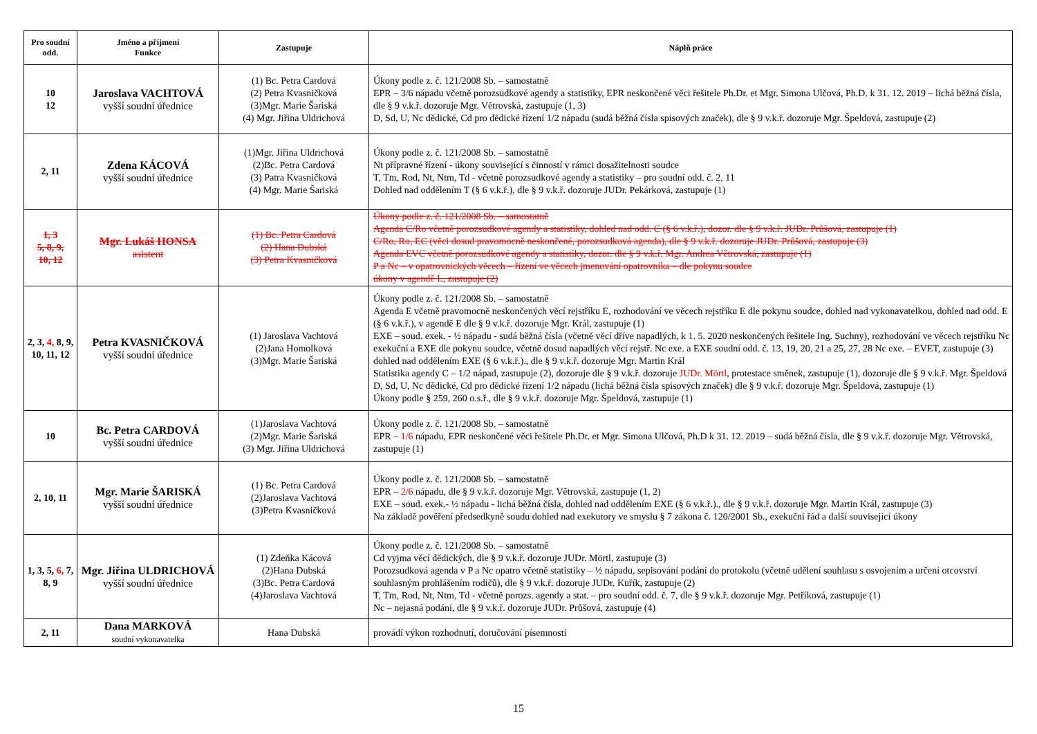| Pro soudní odd. | Jméno a příjmení Funkce | Zastupuje | Náplň práce |
| --- | --- | --- | --- |
| 10 12 | Jaroslava VACHTOVÁ vyšší soudní úřednice | (1) Bc. Petra Cardová (2) Petra Kvasničková (3)Mgr. Marie Šariská (4) Mgr. Jiřina Uldrichová | Úkony podle z. č. 121/2008 Sb. – samostatně EPR – 3/6 nápadu včetně porozsudkové agendy a statistiky, EPR neskončené věci řešitele Ph.Dr. et Mgr. Simona Ulčová, Ph.D. k 31. 12. 2019 – lichá běžná čísla, dle § 9 v.k.ř. dozoruje Mgr. Větrovská, zastupuje (1, 3) D, Sd, U, Nc dědické, Cd pro dědické řízení 1/2 nápadu (sudá běžná čísla spisových značek), dle § 9 v.k.ř. dozoruje Mgr. Špeldová, zastupuje (2) |
| 2, 11 | Zdena KÁCOVÁ vyšší soudní úřednice | (1)Mgr. Jiřina Uldrichová (2)Bc. Petra Cardová (3) Patra Kvasničková (4) Mgr. Marie Šariská | Úkony podle z. č. 121/2008 Sb. – samostatně Nt přípravné řízení - úkony související s činností v rámci dosažitelnosti soudce T, Tm, Rod, Nt, Ntm, Td - včetně porozsudkové agendy a statistiky – pro soudní odd. č. 2, 11 Dohled nad oddělením T (§ 6 v.k.ř.), dle § 9 v.k.ř. dozoruje JUDr. Pekárková, zastupuje (1) |
| 1, 3 5, 8, 9, 10, 12 | Mgr. Lukáš HONSA asistent | (1) Bc. Petra Cardová (2) Hana Dubská (3) Petra Kvasničková | Úkony podle z. č. 121/2008 Sb. – samostatně Agenda C/Ro včetně porozsudkové agendy a statistiky, dohled nad odd. C (§ 6 v.k.ř.), dozor. dle § 9 v.k.ř. JUDr. Průšová, zastupuje (1) C/Ro, Ro, EC (věci dosud pravomocně neskončené, porozsudková agenda), dle § 9 v.k.ř. dozoruje JUDr. Průšová, zastupuje (3) Agenda EVC včetně porozsudkové agendy a statistiky, dozor. dle § 9 v.k.ř. Mgr. Andrea Větrovská, zastupuje (1) P a Nc – v opatrovnických věcech – řízení ve věcech jmenování opatrovníka – dle pokynu soudce úkony v agendě L, zastupuje (2) |
| 2, 3, 4, 8, 9, 10, 11, 12 | Petra KVASNIČKOVÁ vyšší soudní úřednice | (1) Jaroslava Vachtová (2)Jana Homolková (3)Mgr. Marie Šariská | Úkony podle z. č. 121/2008 Sb. – samostatně Agenda E včetně pravomocně neskončených věcí rejstříku E, rozhodování ve věcech rejstříku E dle pokynu soudce, dohled nad vykonavatelkou, dohled nad odd. E (§ 6 v.k.ř.), v agendě E dle § 9 v.k.ř. dozoruje Mgr. Král, zastupuje (1) EXE – soud. exek. - ½ nápadu - sudá běžná čísla (včetně věcí dříve napadlých, k 1. 5. 2020 neskončených řešitele Ing. Suchny), rozhodování ve věcech rejstříku Nc exekuční a EXE dle pokynu soudce, včetně dosud napadlých věcí rejstř. Nc exe. a EXE soudní odd. č. 13, 19, 20, 21 a 25, 27, 28 Nc exe. – EVET, zastupuje (3) dohled nad oddělením EXE (§ 6 v.k.ř.)., dle § 9 v.k.ř. dozoruje Mgr. Martin Král Statistika agendy C – 1/2 nápad, zastupuje (2), dozoruje dle § 9 v.k.ř. dozoruje JUDr. Mörtl , protestace směnek, zastupuje (1), dozoruje dle § 9 v.k.ř. Mgr. Špeldová D, Sd, U, Nc dědické, Cd pro dědické řízení 1/2 nápadu (lichá běžná čísla spisových značek) dle § 9 v.k.ř. dozoruje Mgr. Špeldová, zastupuje (1) Úkony podle § 259, 260 o.s.ř., dle § 9 v.k.ř. dozoruje Mgr. Špeldová, zastupuje (1) |
| 10 | Bc. Petra CARDOVÁ vyšší soudní úřednice | (1)Jaroslava Vachtová (2)Mgr. Marie Šariská (3) Mgr. Jiřina Uldrichová | Úkony podle z. č. 121/2008 Sb. – samostatně EPR – 1/6 nápadu, EPR neskončené věci řešitele Ph.Dr. et Mgr. Simona Ulčová, Ph.D k 31. 12. 2019 – sudá běžná čísla, dle § 9 v.k.ř. dozoruje Mgr. Větrovská, zastupuje (1) |
| 2, 10, 11 | Mgr. Marie ŠARISKÁ vyšší soudní úřednice | (1) Bc. Petra Cardová (2)Jaroslava Vachtová (3)Petra Kvasničková | Úkony podle z. č. 121/2008 Sb. – samostatně EPR – 2/6 nápadu, dle § 9 v.k.ř. dozoruje Mgr. Větrovská, zastupuje (1, 2) EXE – soud. exek.- ½ nápadu - lichá běžná čísla, dohled nad oddělením EXE (§ 6 v.k.ř.)., dle § 9 v.k.ř. dozoruje Mgr. Martin Král, zastupuje (3) Na základě pověření předsedkyně soudu dohled nad exekutory ve smyslu § 7 zákona č. 120/2001 Sb., exekuční řád a další související úkony |
| 1, 3, 5, 6, 7, 8, 9 | Mgr. Jiřina ULDRICHOVÁ vyšší soudní úřednice | (1) Zdeňka Kácová (2)Hana Dubská (3)Bc. Petra Cardová (4)Jaroslava Vachtová | Úkony podle z. č. 121/2008 Sb. – samostatně Cd vyjma věcí dědických, dle § 9 v.k.ř. dozoruje JUDr. Mörtl, zastupuje (3) Porozsudková agenda v P a Nc opatro včetně statistiky – ½ nápadu, sepisování podání do protokolu (včetně udělení souhlasu s osvojením a určení otcovství souhlasným prohlášením rodičů), dle § 9 v.k.ř. dozoruje JUDr. Kuřík, zastupuje (2) T, Tm, Rod, Nt, Ntm, Td - včetně porozs. agendy a stat. – pro soudní odd. č. 7, dle § 9 v.k.ř. dozoruje Mgr. Petříková, zastupuje (1) Nc – nejasná podání, dle § 9 v.k.ř. dozoruje JUDr. Průšová, zastupuje (4) |
| 2, 11 | Dana MARKOVÁ soudní vykonavatelka | Hana Dubská | provádí výkon rozhodnutí, doručování písemností |
15